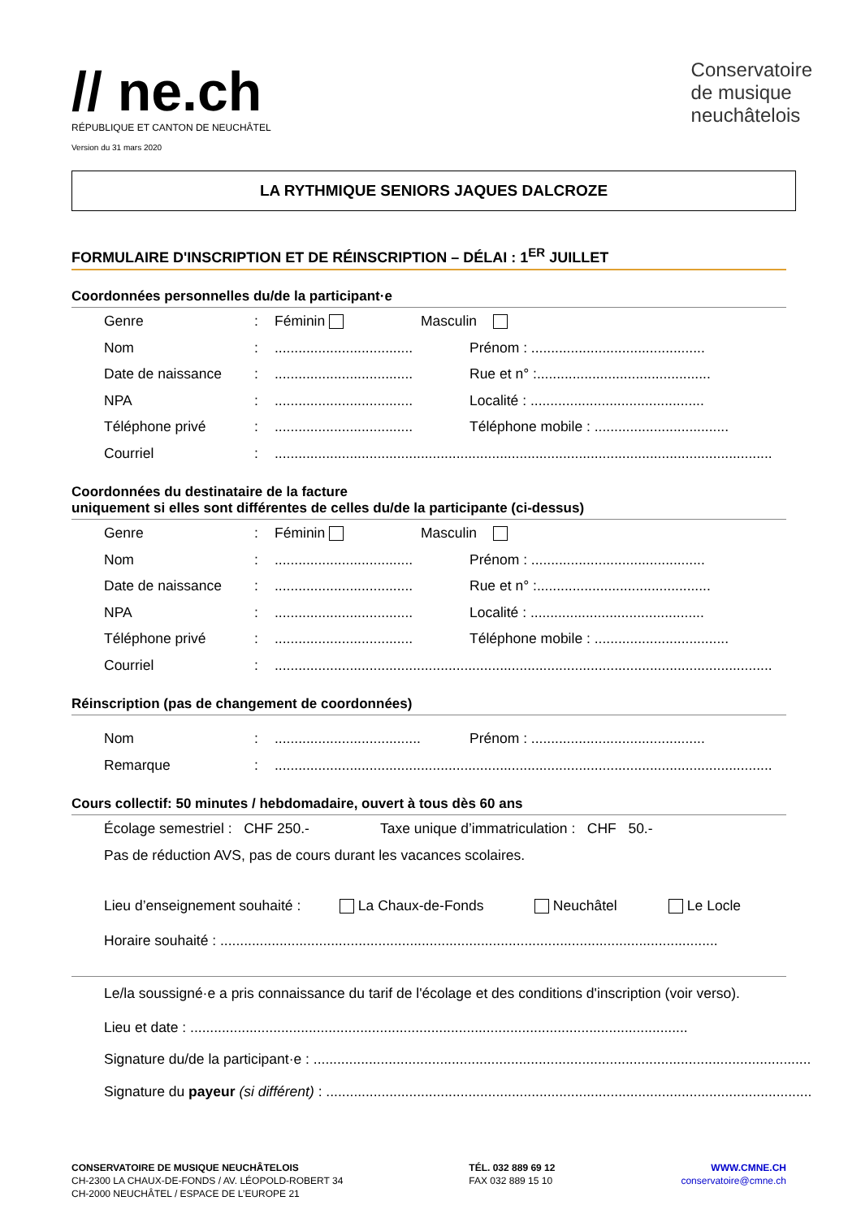// ne.ch
RÉPUBLIQUE ET CANTON DE NEUCHÂTEL
Version du 31 mars 2020
Conservatoire
de musique
neuchâtelois
LA RYTHMIQUE SENIORS JAQUES DALCROZE
FORMULAIRE D'INSCRIPTION ET DE RÉINSCRIPTION – DÉLAI : 1<sup>ER</sup> JUILLET
Coordonnées personnelles du/de la participant·e
Genre: Féminin Masculin
Nom:................................... Prénom : ............................................
Date de naissance:................................... Rue et n° :............................................
NPA:................................... Localité : ............................................
Téléphone privé:................................... Téléphone mobile : ..................................
Courriel:..............................................................................................................................
Coordonnées du destinataire de la facture
uniquement si elles sont différentes de celles du/de la participante (ci-dessus)
Genre: Féminin Masculin
Nom:................................... Prénom : ............................................
Date de naissance:................................... Rue et n° :............................................
NPA:................................... Localité : ............................................
Téléphone privé:................................... Téléphone mobile : ..................................
Courriel:..............................................................................................................................
Réinscription (pas de changement de coordonnées)
Nom:..................................... Prénom : ............................................
Remarque:..............................................................................................................................
Cours collectif: 50 minutes / hebdomadaire, ouvert à tous dès 60 ans
Écolage semestriel : CHF 250.- Taxe unique d’immatriculation : CHF 50.-
Pas de réduction AVS, pas de cours durant les vacances scolaires.
Lieu d’enseignement souhaité : La Chaux-de-Fonds Neuchâtel Le Locle
Horaire souhaité : ..............................................................................................................................
Le/la soussigné·e a pris connaissance du tarif de l'écolage et des conditions d'inscription (voir verso).
Lieu et date : ..............................................................................................................................
Signature du/de la participant·e : ..............................................................................................................................
Signature du payeur (si différent) : ..............................................................................................................................
CONSERVATOIRE DE MUSIQUE NEUCHÂTELOIS
CH-2300 LA CHAUX-DE-FONDS / AV. LÉOPOLD-ROBERT 34
CH-2000 NEUCHÂTEL / ESPACE DE L’EUROPE 21
TÉL. 032 889 69 12
FAX 032 889 15 10
WWW.CMNE.CH
conservatoire@cmne.ch